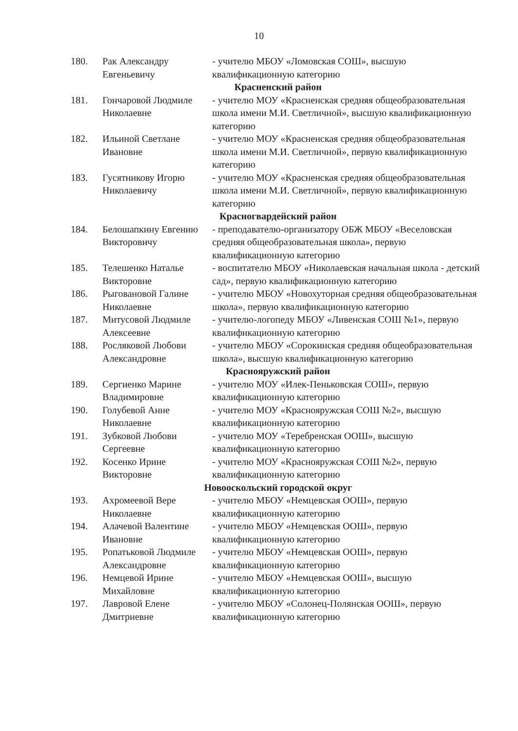10
| 180. | Рак Александру Евгеньевичу | - учителю МБОУ «Ломовская СОШ», высшую квалификационную категорию |
| Красненский район | | |
| 181. | Гончаровой Людмиле Николаевне | - учителю МОУ «Красненская средняя общеобразовательная школа имени М.И. Светличной», высшую квалификационную категорию |
| 182. | Ильиной Светлане Ивановне | - учителю МОУ «Красненская средняя общеобразовательная школа имени М.И. Светличной», первую квалификационную категорию |
| 183. | Гусятникову Игорю Николаевичу | - учителю МОУ «Красненская средняя общеобразовательная школа имени М.И. Светличной», первую квалификационную категорию |
| Красногвардейский район | | |
| 184. | Белошапкину Евгению Викторовичу | - преподавателю-организатору ОБЖ МБОУ «Веселовская средняя общеобразовательная школа», первую квалификационную категорию |
| 185. | Телешенко Наталье Викторовне | - воспитателю МБОУ «Николаевская начальная школа - детский сад», первую квалификационную категорию |
| 186. | Рыговановой Галине Николаевне | - учителю МБОУ «Новохуторная средняя общеобразовательная школа», первую квалификационную категорию |
| 187. | Митусовой Людмиле Алексеевне | - учителю-логопеду МБОУ «Ливенская СОШ №1», первую квалификационную категорию |
| 188. | Росляковой Любови Александровне | - учителю МБОУ «Сорокинская средняя общеобразовательная школа», высшую квалификационную категорию |
| Краснояружский район | | |
| 189. | Сергиенко Марине Владимировне | - учителю МОУ «Илек-Пеньковская СОШ», первую квалификационную категорию |
| 190. | Голубевой Анне Николаевне | - учителю МОУ «Краснояружская СОШ №2», высшую квалификационную категорию |
| 191. | Зубковой Любови Сергеевне | - учителю МОУ «Теребренская ООШ», высшую квалификационную категорию |
| 192. | Косенко Ирине Викторовне | - учителю МОУ «Краснояружская СОШ №2», первую квалификационную категорию |
| Новооскольский городской округ | | |
| 193. | Ахромеевой Вере Николаевне | - учителю МБОУ «Немцевская ООШ», первую квалификационную категорию |
| 194. | Алачевой Валентине Ивановне | - учителю МБОУ «Немцевская ООШ», первую квалификационную категорию |
| 195. | Ропатьковой Людмиле Александровне | - учителю МБОУ «Немцевская ООШ», первую квалификационную категорию |
| 196. | Немцевой Ирине Михайловне | - учителю МБОУ «Немцевская ООШ», высшую квалификационную категорию |
| 197. | Лавровой Елене Дмитриевне | - учителю МБОУ «Солонец-Полянская ООШ», первую квалификационную категорию |